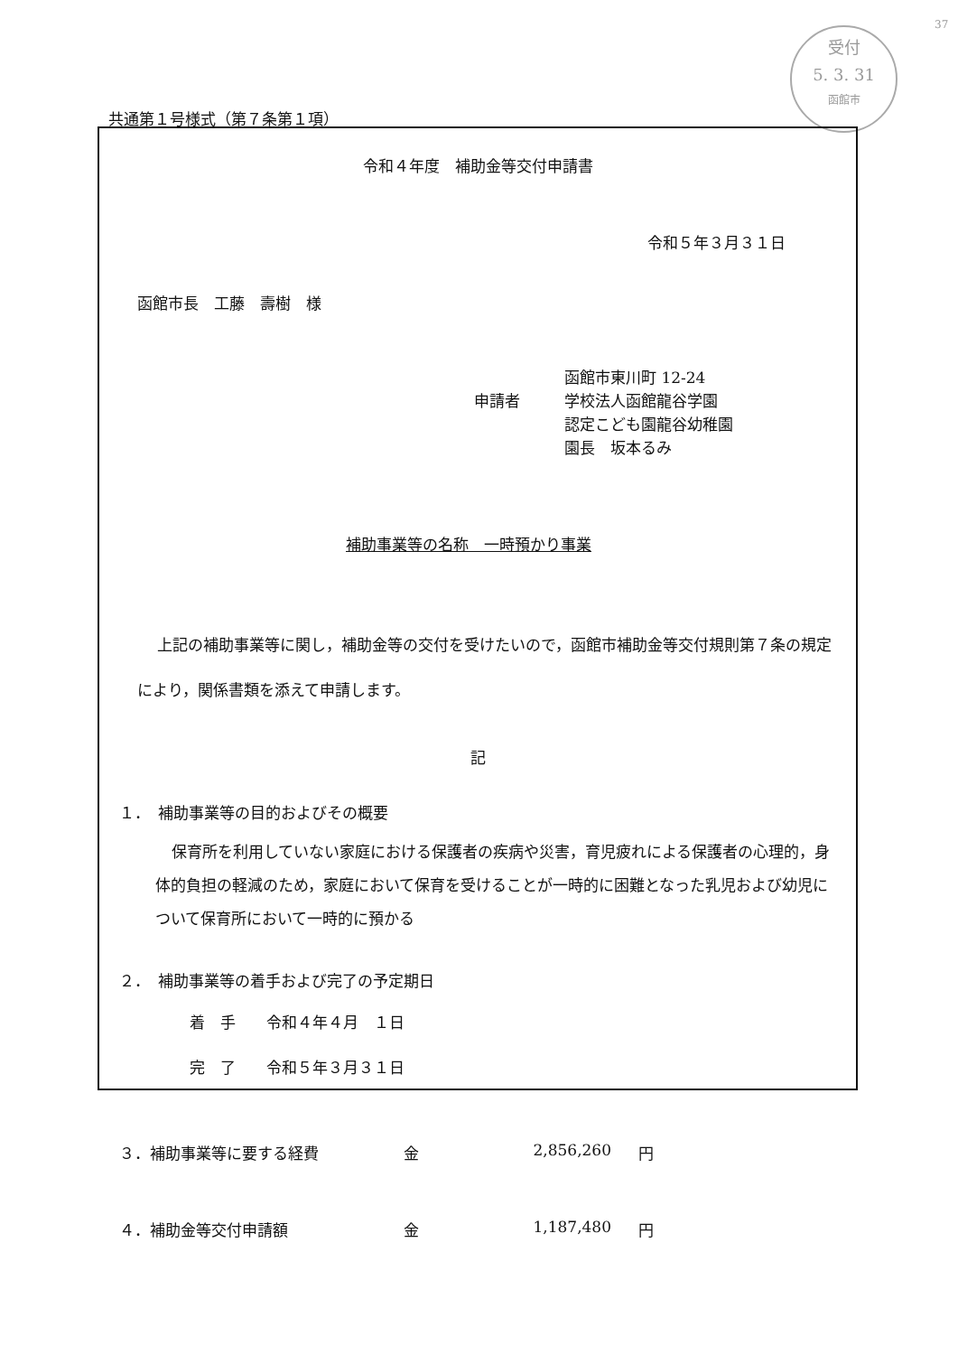37
受付
5. 3. 31
函館市
共通第１号様式（第７条第１項）
令和４年度　補助金等交付申請書
令和５年３月３１日
函館市長　工藤　壽樹　様
申請者
函館市東川町 12-24
学校法人函館龍谷学園
認定こども園龍谷幼稚園
園長　坂本るみ
補助事業等の名称　一時預かり事業
上記の補助事業等に関し，補助金等の交付を受けたいので，函館市補助金等交付規則第７条の規定により，関係書類を添えて申請します。
記
１．　補助事業等の目的およびその概要
保育所を利用していない家庭における保護者の疾病や災害，育児疲れによる保護者の心理的，身体的負担の軽減のため，家庭において保育を受けることが一時的に困難となった乳児および幼児について保育所において一時的に預かる
２．　補助事業等の着手および完了の予定期日
着　手　　令和４年４月　１日
完　了　　令和５年３月３１日
３．補助事業等に要する経費 金 2,856,260 円
４．補助金等交付申請額 金 1,187,480 円